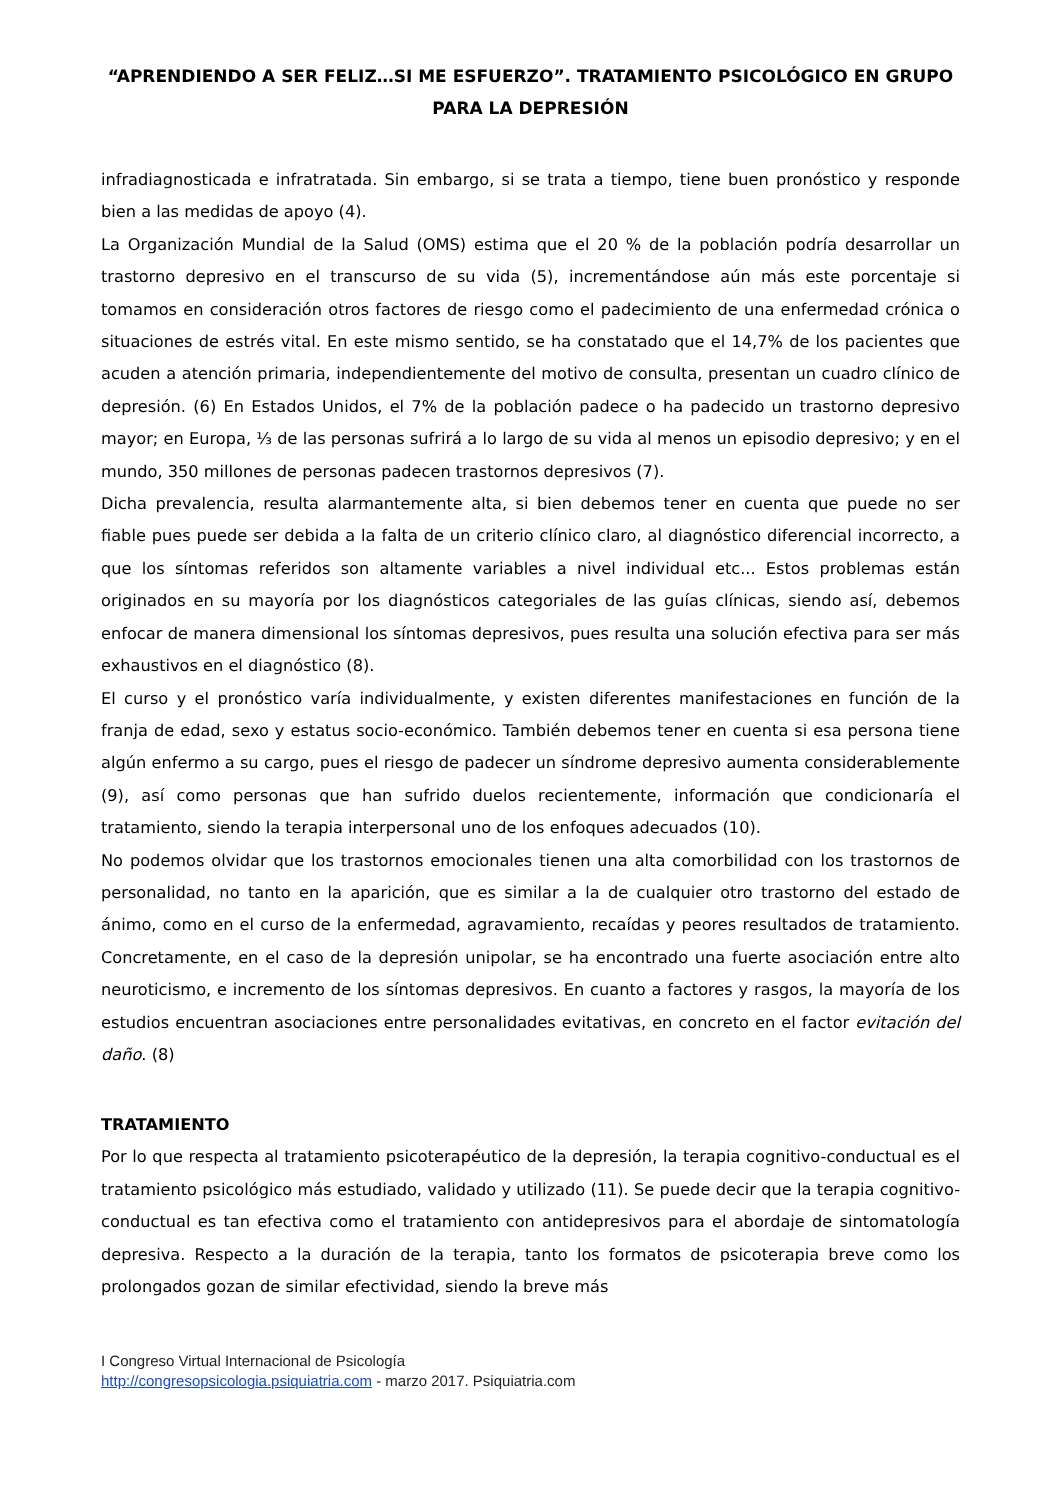“APRENDIENDO A SER FELIZ…SI ME ESFUERZO”. TRATAMIENTO PSICOLÓGICO EN GRUPO PARA LA DEPRESIÓN
infradiagnosticada e infratratada. Sin embargo, si se trata a tiempo, tiene buen pronóstico y responde bien a las medidas de apoyo (4).
La Organización Mundial de la Salud (OMS) estima que el 20 % de la población podría desarrollar un trastorno depresivo en el transcurso de su vida (5), incrementándose aún más este porcentaje si tomamos en consideración otros factores de riesgo como el padecimiento de una enfermedad crónica o situaciones de estrés vital. En este mismo sentido, se ha constatado que el 14,7% de los pacientes que acuden a atención primaria, independientemente del motivo de consulta, presentan un cuadro clínico de depresión. (6) En Estados Unidos, el 7% de la población padece o ha padecido un trastorno depresivo mayor; en Europa, ⅓ de las personas sufrirá a lo largo de su vida al menos un episodio depresivo; y en el mundo, 350 millones de personas padecen trastornos depresivos (7).
Dicha prevalencia, resulta alarmantemente alta, si bien debemos tener en cuenta que puede no ser fiable pues puede ser debida a la falta de un criterio clínico claro, al diagnóstico diferencial incorrecto, a que los síntomas referidos son altamente variables a nivel individual etc... Estos problemas están originados en su mayoría por los diagnósticos categoriales de las guías clínicas, siendo así, debemos enfocar de manera dimensional los síntomas depresivos, pues resulta una solución efectiva para ser más exhaustivos en el diagnóstico (8).
El curso y el pronóstico varía individualmente, y existen diferentes manifestaciones en función de la franja de edad, sexo y estatus socio-económico. También debemos tener en cuenta si esa persona tiene algún enfermo a su cargo, pues el riesgo de padecer un síndrome depresivo aumenta considerablemente (9), así como personas que han sufrido duelos recientemente, información que condicionaría el tratamiento, siendo la terapia interpersonal uno de los enfoques adecuados (10).
No podemos olvidar que los trastornos emocionales tienen una alta comorbilidad con los trastornos de personalidad, no tanto en la aparición, que es similar a la de cualquier otro trastorno del estado de ánimo, como en el curso de la enfermedad, agravamiento, recaídas y peores resultados de tratamiento. Concretamente, en el caso de la depresión unipolar, se ha encontrado una fuerte asociación entre alto neuroticismo, e incremento de los síntomas depresivos. En cuanto a factores y rasgos, la mayoría de los estudios encuentran asociaciones entre personalidades evitativas, en concreto en el factor evitación del daño. (8)
TRATAMIENTO
Por lo que respecta al tratamiento psicoterapéutico de la depresión, la terapia cognitivo-conductual es el tratamiento psicológico más estudiado, validado y utilizado (11). Se puede decir que la terapia cognitivo-conductual es tan efectiva como el tratamiento con antidepresivos para el abordaje de sintomatología depresiva. Respecto a la duración de la terapia, tanto los formatos de psicoterapia breve como los prolongados gozan de similar efectividad, siendo la breve más
I Congreso Virtual Internacional de Psicología
http://congresopsicologia.psiquiatria.com - marzo 2017. Psiquiatria.com